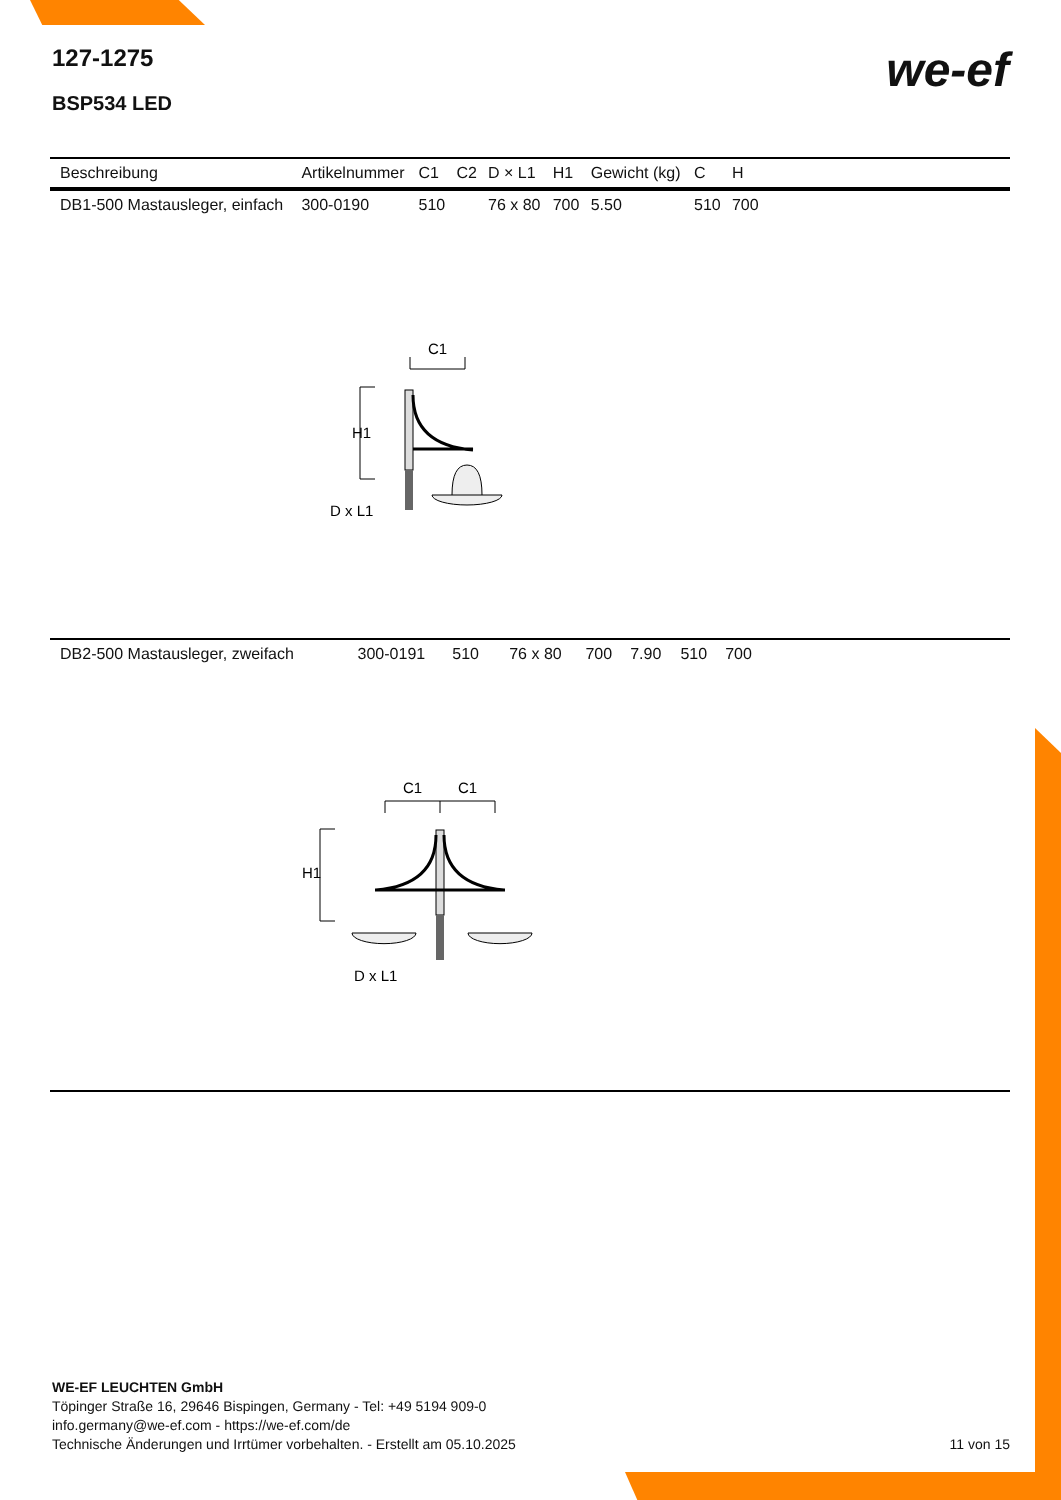127-1275
BSP534 LED
we-ef
| Beschreibung | Artikelnummer | C1 | C2 | D × L1 | H1 | Gewicht (kg) | C | H | |
| --- | --- | --- | --- | --- | --- | --- | --- | --- | --- |
| DB1-500 Mastausleger, einfach | 300-0190 | 510 | | 76 x 80 | 700 | 5.50 | 510 | 700 | |
C1
H1
D x L1
| DB2-500 Mastausleger, zweifach | 300-0191 | 510 | | 76 x 80 | 700 | 7.90 | 510 | 700 | |
C1
C1
H1
D x L1
WE-EF LEUCHTEN GmbH
Töpinger Straße 16, 29646 Bispingen, Germany - Tel: +49 5194 909-0
info.germany@we-ef.com - https://we-ef.com/de
Technische Änderungen und Irrtümer vorbehalten. - Erstellt am 05.10.2025 11 von 15